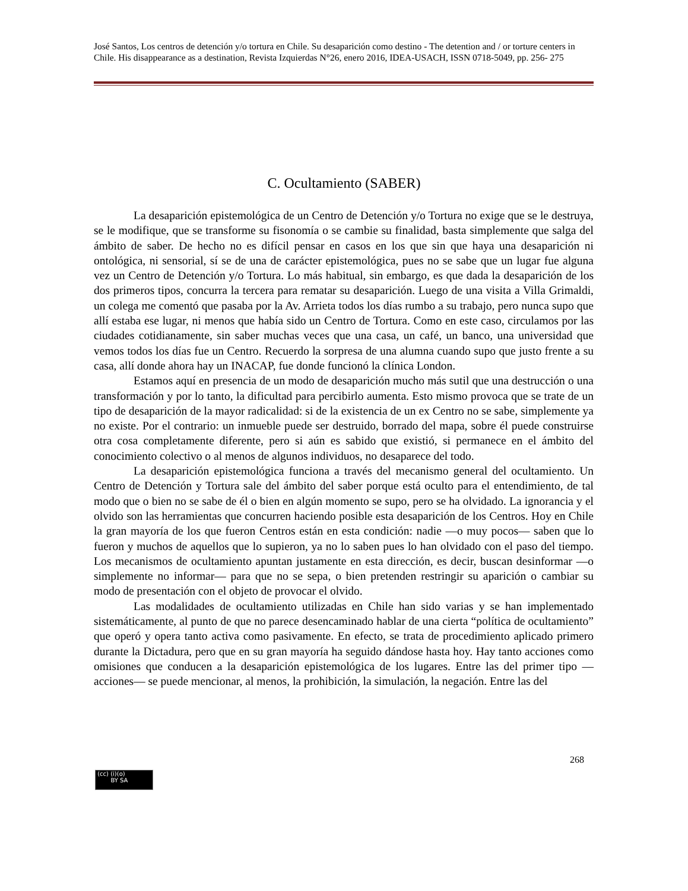José Santos, Los centros de detención y/o tortura en Chile. Su desaparición como destino - The detention and / or torture centers in Chile. His disappearance as a destination, Revista Izquierdas N°26, enero 2016, IDEA-USACH, ISSN 0718-5049, pp. 256- 275
C. Ocultamiento (SABER)
La desaparición epistemológica de un Centro de Detención y/o Tortura no exige que se le destruya, se le modifique, que se transforme su fisonomía o se cambie su finalidad, basta simplemente que salga del ámbito de saber. De hecho no es difícil pensar en casos en los que sin que haya una desaparición ni ontológica, ni sensorial, sí se de una de carácter epistemológica, pues no se sabe que un lugar fue alguna vez un Centro de Detención y/o Tortura. Lo más habitual, sin embargo, es que dada la desaparición de los dos primeros tipos, concurra la tercera para rematar su desaparición. Luego de una visita a Villa Grimaldi, un colega me comentó que pasaba por la Av. Arrieta todos los días rumbo a su trabajo, pero nunca supo que allí estaba ese lugar, ni menos que había sido un Centro de Tortura. Como en este caso, circulamos por las ciudades cotidianamente, sin saber muchas veces que una casa, un café, un banco, una universidad que vemos todos los días fue un Centro. Recuerdo la sorpresa de una alumna cuando supo que justo frente a su casa, allí donde ahora hay un INACAP, fue donde funcionó la clínica London.
Estamos aquí en presencia de un modo de desaparición mucho más sutil que una destrucción o una transformación y por lo tanto, la dificultad para percibirlo aumenta. Esto mismo provoca que se trate de un tipo de desaparición de la mayor radicalidad: si de la existencia de un ex Centro no se sabe, simplemente ya no existe. Por el contrario: un inmueble puede ser destruido, borrado del mapa, sobre él puede construirse otra cosa completamente diferente, pero si aún es sabido que existió, si permanece en el ámbito del conocimiento colectivo o al menos de algunos individuos, no desaparece del todo.
La desaparición epistemológica funciona a través del mecanismo general del ocultamiento. Un Centro de Detención y Tortura sale del ámbito del saber porque está oculto para el entendimiento, de tal modo que o bien no se sabe de él o bien en algún momento se supo, pero se ha olvidado. La ignorancia y el olvido son las herramientas que concurren haciendo posible esta desaparición de los Centros. Hoy en Chile la gran mayoría de los que fueron Centros están en esta condición: nadie —o muy pocos— saben que lo fueron y muchos de aquellos que lo supieron, ya no lo saben pues lo han olvidado con el paso del tiempo. Los mecanismos de ocultamiento apuntan justamente en esta dirección, es decir, buscan desinformar —o simplemente no informar— para que no se sepa, o bien pretenden restringir su aparición o cambiar su modo de presentación con el objeto de provocar el olvido.
Las modalidades de ocultamiento utilizadas en Chile han sido varias y se han implementado sistemáticamente, al punto de que no parece desencaminado hablar de una cierta “política de ocultamiento” que operó y opera tanto activa como pasivamente. En efecto, se trata de procedimiento aplicado primero durante la Dictadura, pero que en su gran mayoría ha seguido dándose hasta hoy. Hay tanto acciones como omisiones que conducen a la desaparición epistemológica de los lugares. Entre las del primer tipo —acciones— se puede mencionar, al menos, la prohibición, la simulación, la negación. Entre las del
268
(cc) (i)(o)
BY SA